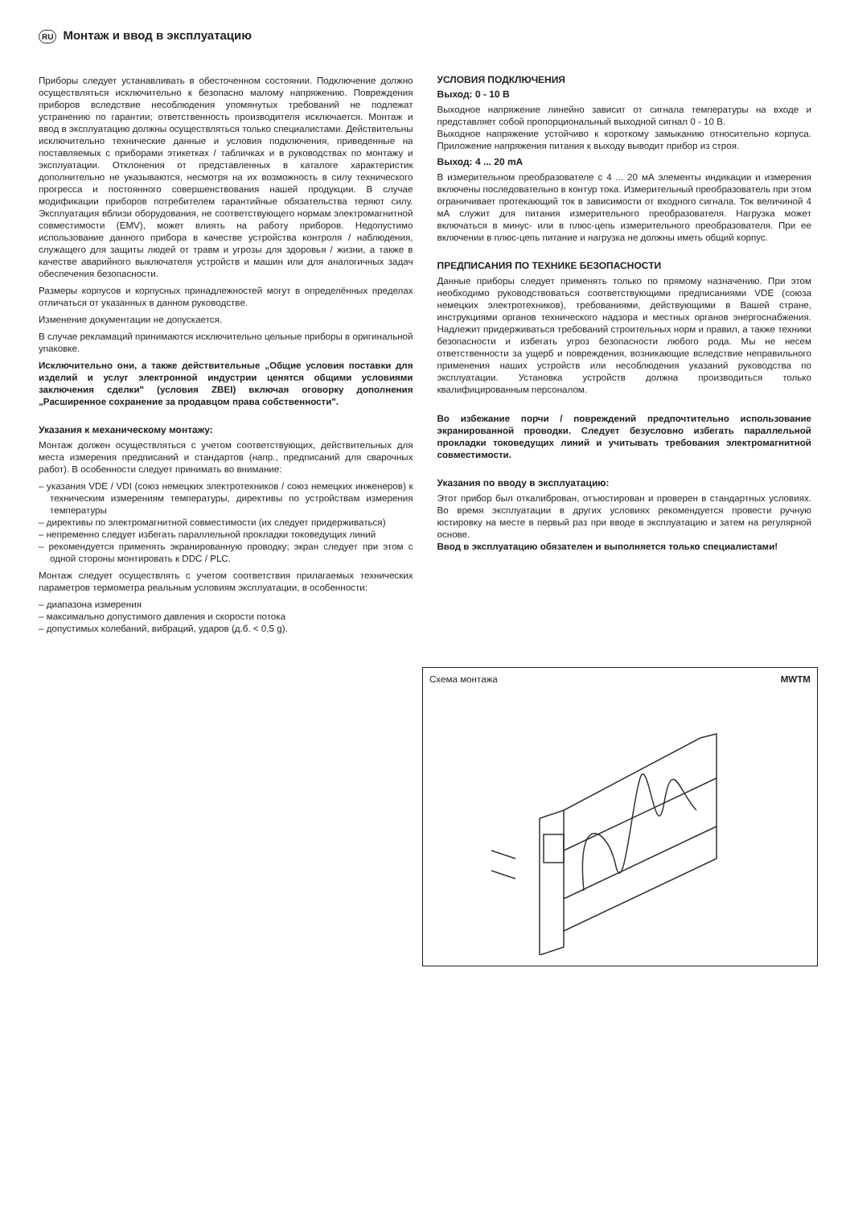RU Монтаж и ввод в эксплуатацию
Приборы следует устанавливать в обесточенном состоянии. Подключение должно осуществляться исключительно к безопасно малому напряжению. Повреждения приборов вследствие несоблюдения упомянутых требований не подлежат устранению по гарантии; ответственность производителя исключается. Монтаж и ввод в эксплуатацию должны осуществляться только специалистами. Действительны исключительно технические данные и условия подключения, приведенные на поставляемых с приборами этикетках / табличках и в руководствах по монтажу и эксплуатации. Отклонения от представленных в каталоге характеристик дополнительно не указываются, несмотря на их возможность в силу технического прогресса и постоянного совершенствования нашей продукции. В случае модификации приборов потребителем гарантийные обязательства теряют силу. Эксплуатация вблизи оборудования, не соответствующего нормам электромагнитной совместимости (EMV), может влиять на работу приборов. Недопустимо использование данного прибора в качестве устройства контроля / наблюдения, служащего для защиты людей от травм и угрозы для здоровья / жизни, а также в качестве аварийного выключателя устройств и машин или для аналогичных задач обеспечения безопасности.
Размеры корпусов и корпусных принадлежностей могут в определённых пределах отличаться от указанных в данном руководстве.
Изменение документации не допускается.
В случае рекламаций принимаются исключительно цельные приборы в оригинальной упаковке.
Исключительно они, а также действительные „Общие условия поставки для изделий и услуг электронной индустрии ценятся общими условиями заключения сделки" (условия ZBEI) включая оговорку дополнения „Расширенное сохранение за продавцом права собственности".
Указания к механическому монтажу:
Монтаж должен осуществляться с учетом соответствующих, действительных для места измерения предписаний и стандартов (напр., предписаний для сварочных работ). В особенности следует принимать во внимание:
– указания VDE / VDI (союз немецких электротехников / союз немецких инженеров) к техническим измерениям температуры, директивы по устройствам измерения температуры
– директивы по электромагнитной совместимости (их следует придерживаться)
– непременно следует избегать параллельной прокладки токоведущих линий
– рекомендуется применять экранированную проводку; экран следует при этом с одной стороны монтировать к DDC / PLC.
Монтаж следует осуществлять с учетом соответствия прилагаемых технических параметров термометра реальным условиям эксплуатации, в особенности:
– диапазона измерения
– максимально допустимого давления и скорости потока
– допустимых колебаний, вибраций, ударов (д.б. < 0,5 g).
УСЛОВИЯ ПОДКЛЮЧЕНИЯ
Выход: 0 - 10 В
Выходное напряжение линейно зависит от сигнала температуры на входе и представляет собой пропорциональный выходной сигнал 0 - 10 В.
Выходное напряжение устойчиво к короткому замыканию относительно корпуса. Приложение напряжения питания к выходу выводит прибор из строя.
Выход: 4 ... 20 mA
В измерительном преобразователе с 4 ... 20 мА элементы индикации и измерения включены последовательно в контур тока. Измерительный преобразователь при этом ограничивает протекающий ток в зависимости от входного сигнала. Ток величиной 4 мА служит для питания измерительного преобразователя. Нагрузка может включаться в минус- или в плюс-цепь измерительного преобразователя. При ее включении в плюс-цепь питание и нагрузка не должны иметь общий корпус.
ПРЕДПИСАНИЯ ПО ТЕХНИКЕ БЕЗОПАСНОСТИ
Данные приборы следует применять только по прямому назначению. При этом необходимо руководствоваться соответствующими предписаниями VDE (союза немецких электротехников), требованиями, действующими в Вашей стране, инструкциями органов технического надзора и местных органов энергоснабжения. Надлежит придерживаться требований строительных норм и правил, а также техники безопасности и избегать угроз безопасности любого рода. Мы не несем ответственности за ущерб и повреждения, возникающие вследствие неправильного применения наших устройств или несоблюдения указаний руководства по эксплуатации. Установка устройств должна производиться только квалифицированным персоналом.
Во избежание порчи / повреждений предпочтительно использование экранированной проводки. Следует безусловно избегать параллельной прокладки токоведущих линий и учитывать требования электромагнитной совместимости.
Указания по вводу в эксплуатацию:
Этот прибор был откалиброван, отъюстирован и проверен в стандартных условиях. Во время эксплуатации в других условиях рекомендуется провести ручную юстировку на месте в первый раз при вводе в эксплуатацию и затем на регулярной основе.
Ввод в эксплуатацию обязателен и выполняется только специалистами!
Схема монтажа MWTM